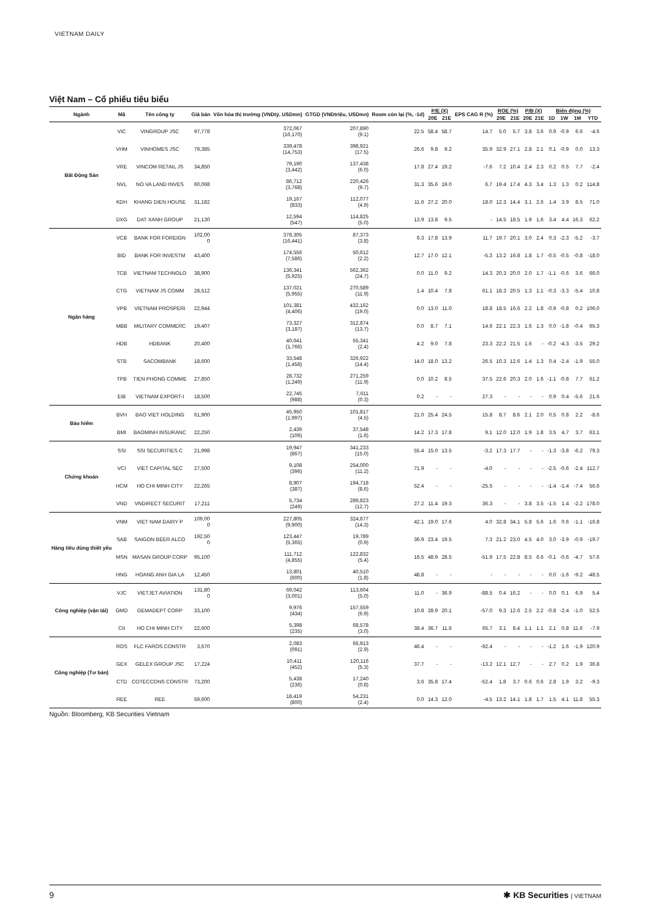VIETNAM DAILY
Việt Nam – Cổ phiếu tiêu biểu
| Ngành | Mã | Tên công ty | Giá bán | Vốn hóa thị trường (VNDtỷ, USDmn) | GTGD (VNDtriệu, USDmn) | Room còn lại (%, -1d) | P/E (X) | | EPS CAG R (%) | ROE (%) | | P/B (X) | | Biến động (%) | | | |
| --- | --- | --- | --- | --- | --- | --- | --- | --- | --- | --- | --- | --- | --- | --- | --- | --- | --- |
| | | | | | | | 20E | 21E | | 20E | 21E | 20E | 21E | 1D | 1W | 1M | YTD |
| Bất Động Sản | VIC | VINGROUP JSC | 97,778 | 372,067 (16,170) | 207,890 (9.1) | 22.5 | 58.4 | 58.7 | 14.7 | 5.0 | 5.7 | 3.8 | 3.6 | 0.9 | -0.9 | 6.6 | -4.6 |
| | VHM | VINHOMES JSC | 79,385 | 339,478 (14,753) | 398,921 (17.5) | 26.6 | 9.8 | 9.2 | 35.9 | 32.9 | 27.1 | 2.8 | 2.1 | 0.1 | -0.9 | 0.0 | 13.3 |
| | VRE | VINCOM RETAIL JS | 34,850 | 79,190 (3,442) | 137,438 (6.0) | 17.8 | 27.4 | 19.2 | -7.6 | 7.2 | 10.4 | 2.4 | 2.3 | 0.2 | 0.5 | 7.7 | -2.4 |
| | NVL | NO VA LAND INVES | 60,068 | 86,712 (3,768) | 220,426 (9.7) | 31.3 | 35.6 | 19.0 | 6.7 | 19.4 | 17.4 | 4.3 | 3.4 | 1.3 | 1.3 | 0.2 | 114.8 |
| | KDH | KHANG DIEN HOUSE | 31,182 | 19,167 (833) | 112,077 (4.9) | 11.6 | 27.2 | 20.0 | 18.0 | 12.3 | 14.4 | 3.1 | 2.6 | 1.4 | 3.9 | 8.5 | 71.0 |
| | DXG | DAT XANH GROUP | 21,130 | 12,594 (547) | 114,825 (5.0) | 13.9 | 13.8 | 9.5 | - | 14.5 | 18.5 | 1.9 | 1.6 | 3.4 | 4.4 | 16.3 | 62.2 |
| Ngân hàng | VCB | BANK FOR FOREIGN | 102,00 0 | 378,305 (16,441) | 87,373 (3.8) | 6.3 | 17.8 | 13.9 | 11.7 | 19.7 | 20.1 | 3.0 | 2.4 | 0.3 | -2.3 | -5.2 | -3.7 |
| | BID | BANK FOR INVESTM | 43,400 | 174,556 (7,586) | 50,612 (2.2) | 12.7 | 17.0 | 12.1 | -5.3 | 13.2 | 16.8 | 1.8 | 1.7 | -0.5 | -0.5 | -0.8 | -18.0 |
| | TCB | VIETNAM TECHNOLO | 38,900 | 136,341 (5,925) | 562,362 (24.7) | 0.0 | 11.0 | 9.2 | 14.3 | 20.3 | 20.0 | 2.0 | 1.7 | -1.1 | -0.6 | 3.6 | 66.0 |
| | CTG | VIETNAM JS COMM | 28,512 | 137,021 (5,955) | 270,589 (11.9) | 1.4 | 10.4 | 7.8 | 61.1 | 18.3 | 20.5 | 1.3 | 1.1 | -0.3 | -3.3 | -5.4 | 10.8 |
| | VPB | VIETNAM PROSPERI | 22,944 | 101,381 (4,406) | 432,162 (19.0) | 0.0 | 13.0 | 11.0 | 18.8 | 18.5 | 16.6 | 2.2 | 1.8 | -0.9 | -0.8 | 0.2 | 106.0 |
| | MBB | MILITARY COMMERC | 19,407 | 73,327 (3,187) | 312,874 (13.7) | 0.0 | 8.7 | 7.1 | 14.6 | 22.1 | 22.3 | 1.6 | 1.3 | 0.0 | -1.8 | -0.4 | 65.3 |
| | HDB | HDBANK | 20,400 | 40,641 (1,766) | 55,341 (2.4) | 4.2 | 9.0 | 7.8 | 23.3 | 22.2 | 21.5 | 1.6 | - | -0.2 | -4.3 | -3.5 | 29.2 |
| | STB | SACOMBANK | 18,600 | 33,548 (1,458) | 326,922 (14.4) | 14.0 | 18.0 | 13.2 | 26.5 | 10.3 | 12.6 | 1.4 | 1.3 | 0.4 | -2.4 | -1.9 | 55.0 |
| | TPB | TIEN PHONG COMME | 27,850 | 28,732 (1,249) | 271,259 (11.9) | 0.0 | 10.2 | 8.5 | 37.5 | 22.6 | 20.3 | 2.0 | 1.6 | -1.1 | -0.8 | 7.7 | 61.2 |
| | EIB | VIETNAM EXPORT-I | 18,500 | 22,745 (988) | 7,611 (0.3) | 0.2 | - | - | 27.3 | - | - | - | - | 0.9 | 0.4 | -5.6 | 21.6 |
| Bảo hiểm | BVH | BAO VIET HOLDING | 61,900 | 45,950 (1,997) | 101,817 (4.5) | 21.0 | 25.4 | 24.5 | 15.8 | 8.7 | 8.6 | 2.1 | 2.0 | 0.5 | 0.8 | 2.2 | -8.6 |
| | BMI | BAOMINH INSURANC | 22,250 | 2,439 (106) | 37,548 (1.6) | 14.2 | 17.3 | 17.8 | 9.1 | 12.0 | 12.0 | 1.9 | 1.8 | 3.5 | 4.7 | 3.7 | 63.1 |
| Chứng khoán | SSI | SSI SECURITIES C | 21,998 | 19,947 (867) | 341,233 (15.0) | 55.4 | 15.0 | 13.5 | -3.2 | 17.3 | 17.7 | - | - | -1.3 | -3.8 | -6.2 | 79.3 |
| | VCI | VIET CAPITAL SEC | 27,500 | 9,108 (396) | 254,000 (11.2) | 71.9 | - | - | -4.0 | - | - | - | - | -2.5 | -0.6 | -2.4 | 112.7 |
| | HCM | HO CHI MINH CITY | 22,265 | 8,907 (387) | 194,718 (8.6) | 52.4 | - | - | -25.5 | - | - | - | - | -1.4 | -1.4 | -7.4 | 56.6 |
| | VND | VNDIRECT SECURIT | 17,211 | 5,734 (249) | 289,823 (12.7) | 27.2 | 11.4 | 19.3 | 36.3 | - | - | 3.8 | 3.5 | -1.5 | 1.4 | -2.2 | 178.0 |
| Hàng tiêu dùng thiết yếu | VNM | VIET NAM DAIRY P | 109,00 0 | 227,805 (9,900) | 324,677 (14.3) | 42.1 | 19.0 | 17.6 | 4.0 | 32.8 | 34.1 | 5.8 | 5.6 | 1.6 | 0.6 | -1.1 | -16.8 |
| | SAB | SAIGON BEER ALCO | 192,50 0 | 123,447 (5,365) | 19,789 (0.9) | 36.9 | 23.4 | 19.5 | 7.3 | 21.2 | 23.0 | 4.5 | 4.0 | 3.0 | -3.9 | -0.9 | -19.7 |
| | MSN | MASAN GROUP CORP | 95,100 | 111,712 (4,855) | 122,832 (5.4) | 16.5 | 48.9 | 28.5 | -51.9 | 17.5 | 22.8 | 8.5 | 6.6 | -0.1 | -0.6 | -4.7 | 57.6 |
| | HNG | HOANG ANH GIA LA | 12,450 | 13,801 (600) | 40,510 (1.8) | 48.8 | - | - | - | - | - | - | - | 0.0 | -1.6 | -9.2 | -48.5 |
| Công nghiệp (vận tải) | VJC | VIETJET AVIATION | 131,80 0 | 69,042 (3,001) | 113,604 (5.0) | 11.0 | - | 36.9 | -88.5 | 0.4 | 16.2 | - | - | 0.0 | 0.1 | 6.9 | 5.4 |
| | GMD | GEMADEPT CORP | 33,100 | 9,976 (434) | 157,559 (6.9) | 10.8 | 28.9 | 20.1 | -57.0 | 9.3 | 12.6 | 2.5 | 2.2 | -0.8 | -2.4 | -1.0 | 52.5 |
| | CII | HO CHI MINH CITY | 22,600 | 5,398 (235) | 68,578 (3.0) | 38.4 | 36.7 | 11.6 | 65.7 | 3.1 | 8.4 | 1.1 | 1.1 | 2.1 | 0.8 | 11.6 | -7.9 |
| Công nghiệp (Tư bản) | ROS | FLC FAROS CONSTR | 3,670 | 2,083 (091) | 66,913 (2.9) | 46.4 | - | - | -92.4 | - | - | - | - | -1.2 | 1.6 | -1.9 | 120.9 |
| | GEX | GELEX GROUP JSC | 17,224 | 10,411 (452) | 120,116 (5.3) | 37.7 | - | - | -13.2 | 12.1 | 12.7 | - | - | 2.7 | 0.2 | 1.9 | 36.8 |
| | CTD | COTECCONS CONSTR | 73,200 | 5,438 (236) | 17,240 (0.8) | 3.6 | 35.8 | 17.4 | -52.4 | 1.8 | 3.7 | 0.6 | 0.6 | 2.8 | 1.9 | 3.2 | -9.3 |
| | REE | REE | 59,600 | 18,419 (800) | 54,231 (2.4) | 0.0 | 14.3 | 12.0 | -4.5 | 13.2 | 14.1 | 1.8 | 1.7 | 1.5 | 4.1 | 11.8 | 55.3 |
Nguồn: Bloomberg, KB Securities Vietnam
9 ✱ KB Securities | VIETNAM